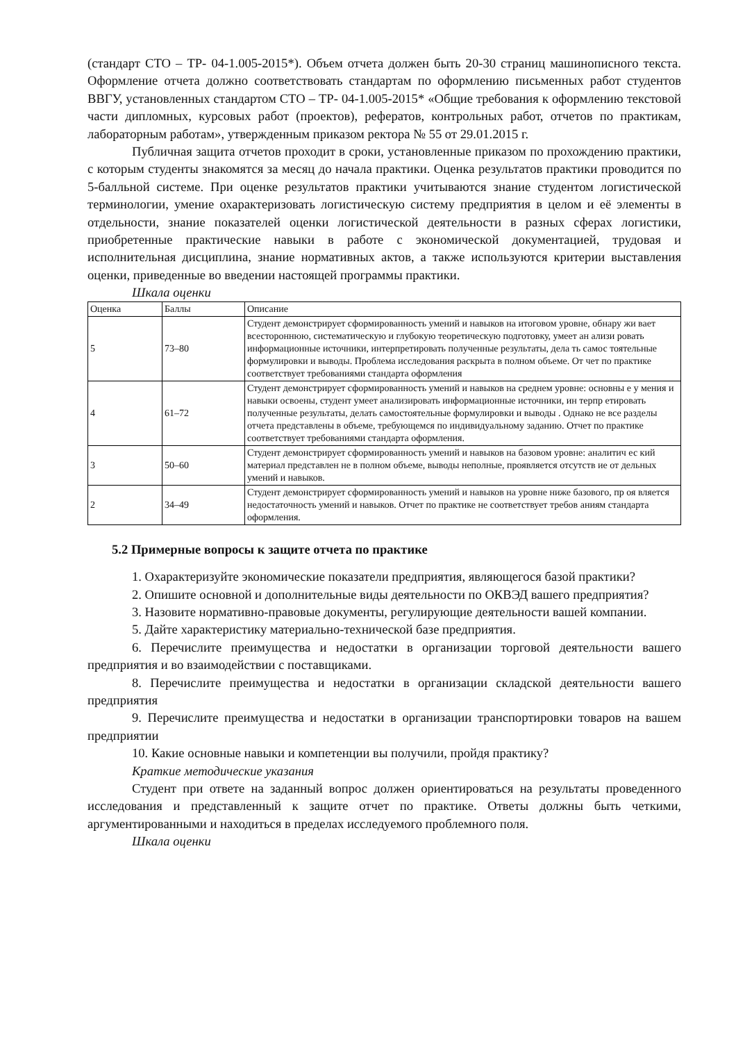(стандарт СТО – ТР- 04-1.005-2015*). Объем отчета должен быть 20-30 страниц машинописного текста. Оформление отчета должно соответствовать стандартам по оформлению письменных работ студентов ВВГУ, установленных стандартом СТО – ТР- 04-1.005-2015* «Общие требования к оформлению текстовой части дипломных, курсовых работ (проектов), рефератов, контрольных работ, отчетов по практикам, лабораторным работам», утвержденным приказом ректора № 55 от 29.01.2015 г.
Публичная защита отчетов проходит в сроки, установленные приказом по прохождению практики, с которым студенты знакомятся за месяц до начала практики. Оценка результатов практики проводится по 5-балльной системе. При оценке результатов практики учитываются знание студентом логистической терминологии, умение охарактеризовать логистическую систему предприятия в целом и её элементы в отдельности, знание показателей оценки логистической деятельности в разных сферах логистики, приобретенные практические навыки в работе с экономической документацией, трудовая и исполнительная дисциплина, знание нормативных актов, а также используются критерии выставления оценки, приведенные во введении настоящей программы практики.
Шкала оценки
| Оценка | Баллы | Описание |
| 5 | 73–80 | Студент демонстрирует сформированность умений и навыков на итоговом уровне, обнару жи вает всестороннюю, систематическую и глубокую теоретическую подготовку, умеет ан ализи ровать информационные источники, интерпретировать полученные результаты, дела ть самос тоятельные формулировки и выводы. Проблема исследования раскрыта в полном объеме. От чет по практике соответствует требованиями стандарта оформления |
| 4 | 61–72 | Студент демонстрирует сформированность умений и навыков на среднем уровне: основны е у мения и навыки освоены, студент умеет анализировать информационные источники, ин терпр етировать полученные результаты, делать самостоятельные формулировки и выводы . Однако не все разделы отчета представлены в объеме, требующемся по индивидуальному заданию. Отчет по практике соответствует требованиями стандарта оформления. |
| 3 | 50–60 | Студент демонстрирует сформированность умений и навыков на базовом уровне: аналитич ес кий материал представлен не в полном объеме, выводы неполные, проявляется отсутств ие от дельных умений и навыков. |
| 2 | 34–49 | Студент демонстрирует сформированность умений и навыков на уровне ниже базового, пр оя вляется недостаточность умений и навыков. Отчет по практике не соответствует требов аниям стандарта оформления. |
5.2 Примерные вопросы к защите отчета по практике
1. Охарактеризуйте экономические показатели предприятия, являющегося базой практики?
2. Опишите основной и дополнительные виды деятельности по ОКВЭД вашего предприятия?
3. Назовите нормативно-правовые документы, регулирующие деятельности вашей компании.
5. Дайте характеристику материально-технической базе предприятия.
6. Перечислите преимущества и недостатки в организации торговой деятельности вашего предприятия и во взаимодействии с поставщиками.
8. Перечислите преимущества и недостатки в организации складской деятельности вашего предприятия
9. Перечислите преимущества и недостатки в организации транспортировки товаров на вашем предприятии
10. Какие основные навыки и компетенции вы получили, пройдя практику?
Краткие методические указания
Студент при ответе на заданный вопрос должен ориентироваться на результаты проведенного исследования и представленный к защите отчет по практике. Ответы должны быть четкими, аргументированными и находиться в пределах исследуемого проблемного поля.
Шкала оценки